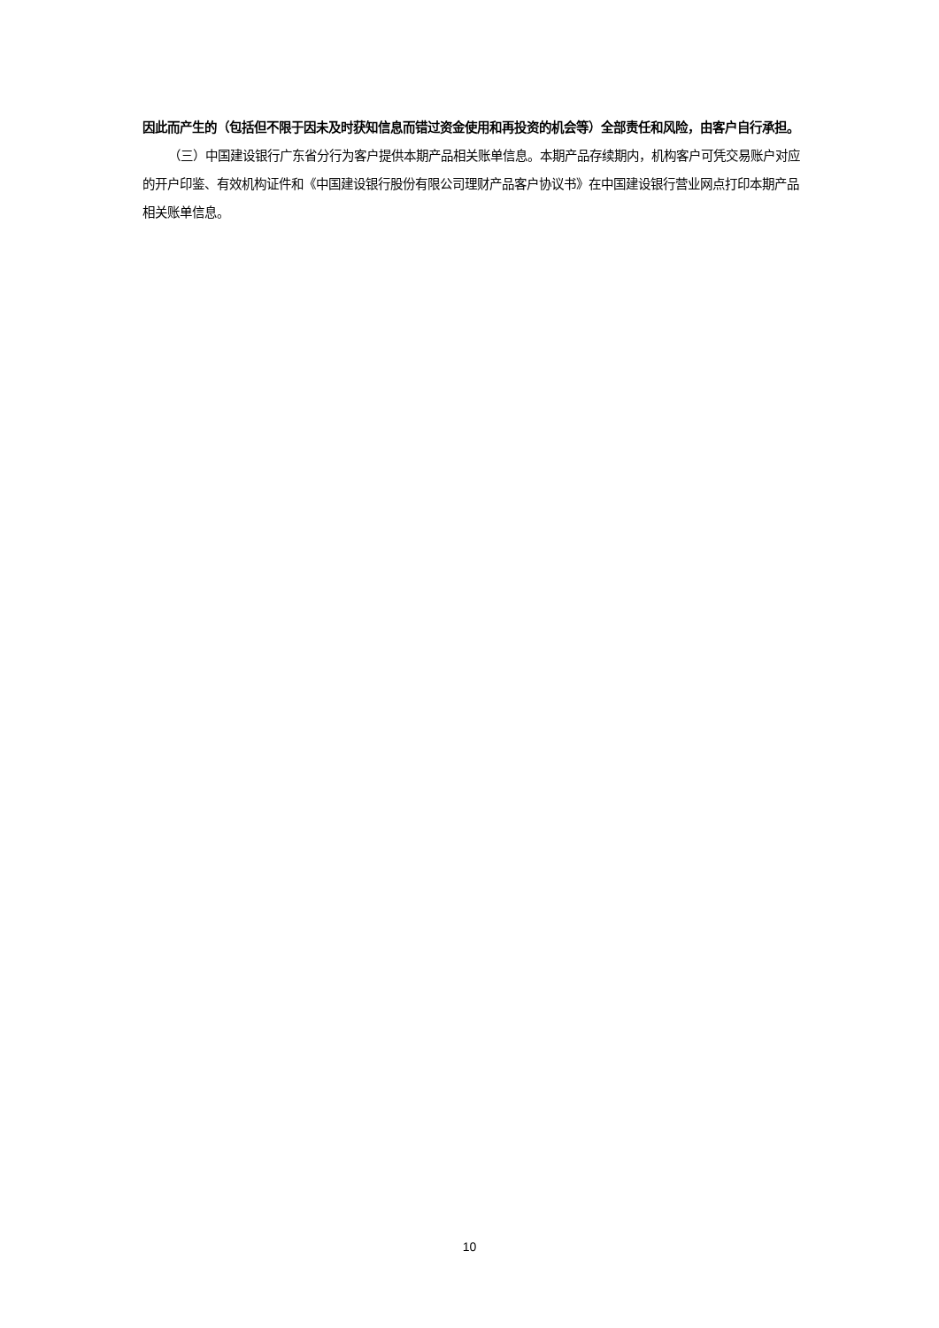因此而产生的（包括但不限于因未及时获知信息而错过资金使用和再投资的机会等）全部责任和风险，由客户自行承担。
（三）中国建设银行广东省分行为客户提供本期产品相关账单信息。本期产品存续期内，机构客户可凭交易账户对应的开户印鉴、有效机构证件和《中国建设银行股份有限公司理财产品客户协议书》在中国建设银行营业网点打印本期产品相关账单信息。
10